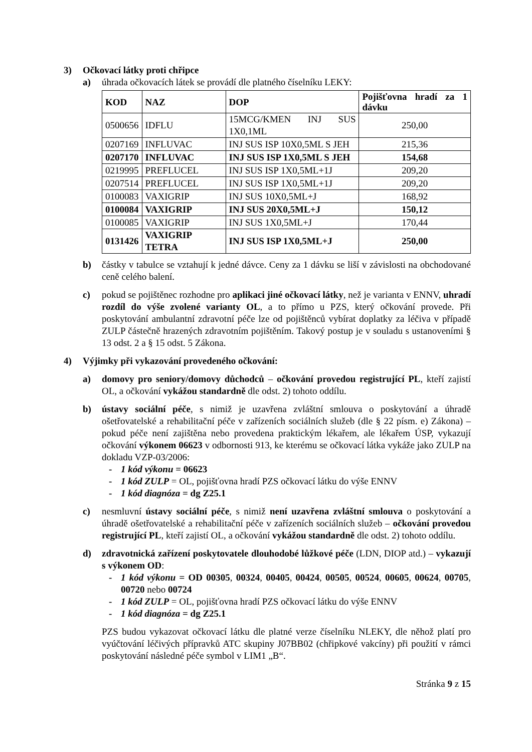3) Očkovací látky proti chřipce
a) úhrada očkovacích látek se provádí dle platného číselníku LEKY:
| KOD | NAZ | DOP | Pojišťovna hradí za 1 dávku |
| --- | --- | --- | --- |
| 0500656 | IDFLU | 15MCG/KMEN INJ SUS 1X0,1ML | 250,00 |
| 0207169 | INFLUVAC | INJ SUS ISP 10X0,5ML S JEH | 215,36 |
| 0207170 | INFLUVAC | INJ SUS ISP 1X0,5ML S JEH | 154,68 |
| 0219995 | PREFLUCEL | INJ SUS ISP 1X0,5ML+1J | 209,20 |
| 0207514 | PREFLUCEL | INJ SUS ISP 1X0,5ML+1J | 209,20 |
| 0100083 | VAXIGRIP | INJ SUS 10X0,5ML+J | 168,92 |
| 0100084 | VAXIGRIP | INJ SUS 20X0,5ML+J | 150,12 |
| 0100085 | VAXIGRIP | INJ SUS 1X0,5ML+J | 170,44 |
| 0131426 | VAXIGRIP TETRA | INJ SUS ISP 1X0,5ML+J | 250,00 |
b) částky v tabulce se vztahují k jedné dávce. Ceny za 1 dávku se liší v závislosti na obchodované ceně celého balení.
c) pokud se pojištěnec rozhodne pro aplikaci jiné očkovací látky, než je varianta v ENNV, uhradí rozdíl do výše zvolené varianty OL, a to přímo u PZS, který očkování provede. Při poskytování ambulantní zdravotní péče lze od pojištěnců vybírat doplatky za léčiva v případě ZULP částečně hrazených zdravotním pojištěním. Takový postup je v souladu s ustanoveními § 13 odst. 2 a § 15 odst. 5 Zákona.
4) Výjimky při vykazování provedeného očkování:
a) domovy pro seniory/domovy důchodců – očkování provedou registrující PL, kteří zajistí OL, a očkování vykážou standardně dle odst. 2) tohoto oddílu.
b) ústavy sociální péče, s nimiž je uzavřena zvláštní smlouva o poskytování a úhradě ošetřovatelské a rehabilitační péče v zařízeních sociálních služeb (dle § 22 písm. e) Zákona) – pokud péče není zajištěna nebo provedena praktickým lékařem, ale lékařem ÚSP, vykazují očkování výkonem 06623 v odbornosti 913, ke kterému se očkovací látka vykáže jako ZULP na dokladu VZP-03/2006:
- 1 kód výkonu = 06623
- 1 kód ZULP = OL, pojišťovna hradí PZS očkovací látku do výše ENNV
- 1 kód diagnóza = dg Z25.1
c) nesmluvní ústavy sociální péče, s nimiž není uzavřena zvláštní smlouva o poskytování a úhradě ošetřovatelské a rehabilitační péče v zařízeních sociálních služeb – očkování provedou registrující PL, kteří zajistí OL, a očkování vykážou standardně dle odst. 2) tohoto oddílu.
d) zdravotnická zařízení poskytovatele dlouhodobé lůžkové péče (LDN, DIOP atd.) – vykazují s výkonem OD:
- 1 kód výkonu = OD 00305, 00324, 00405, 00424, 00505, 00524, 00605, 00624, 00705, 00720 nebo 00724
- 1 kód ZULP = OL, pojišťovna hradí PZS očkovací látku do výše ENNV
- 1 kód diagnóza = dg Z25.1
PZS budou vykazovat očkovací látku dle platné verze číselníku NLEKY, dle něhož platí pro vyúčtování léčivých přípravků ATC skupiny J07BB02 (chřipkové vakcíny) při použití v rámci poskytování následné péče symbol v LIM1 „B“.
Stránka 9 z 15